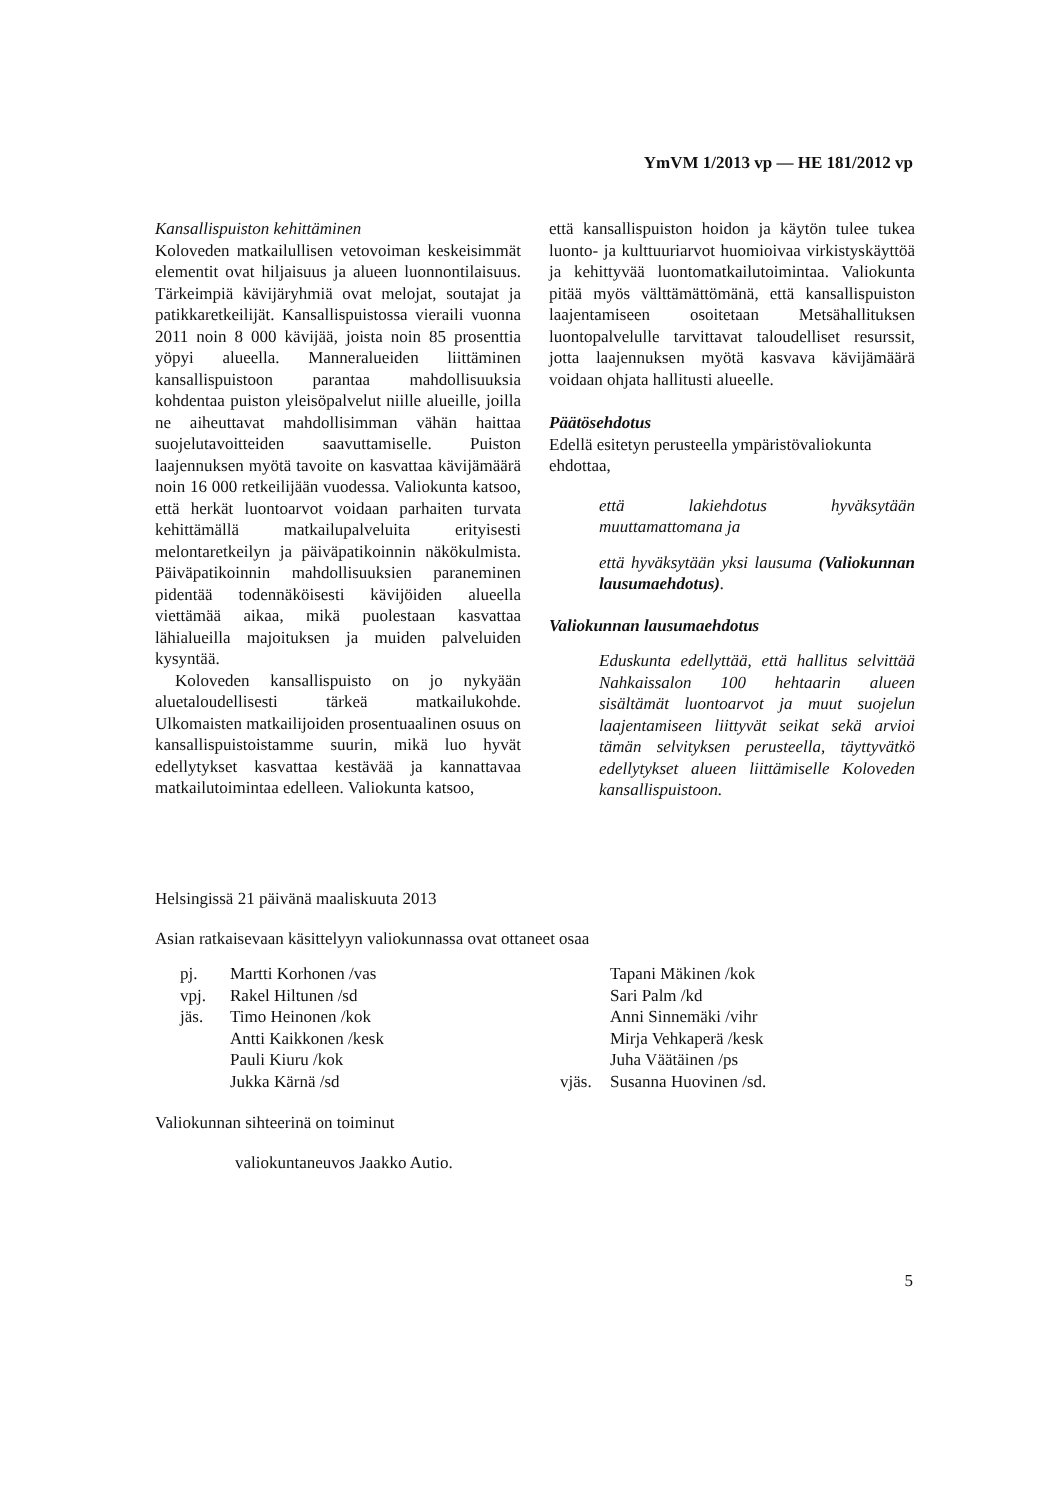YmVM 1/2013 vp — HE 181/2012 vp
Kansallispuiston kehittäminen
Koloveden matkailullisen vetovoiman keskeisimmät elementit ovat hiljaisuus ja alueen luonnontilaisuus. Tärkeimpiä kävijäryhmiä ovat melojat, soutajat ja patikkaretkeilijät. Kansallispuistossa vieraili vuonna 2011 noin 8 000 kävijää, joista noin 85 prosenttia yöpyi alueella. Manneralueiden liittäminen kansallispuistoon parantaa mahdollisuuksia kohdentaa puiston yleisöpalvelut niille alueille, joilla ne aiheuttavat mahdollisimman vähän haittaa suojelutavoitteiden saavuttamiselle. Puiston laajennuksen myötä tavoite on kasvattaa kävijämäärä noin 16 000 retkeilijään vuodessa. Valiokunta katsoo, että herkät luontoarvot voidaan parhaiten turvata kehittämällä matkailupalveluita erityisesti melontaretkeilyn ja päiväpatikoinnin näkökulmista. Päiväpatikoinnin mahdollisuuksien paraneminen pidentää todennäköisesti kävijöiden alueella viettämää aikaa, mikä puolestaan kasvattaa lähialueilla majoituksen ja muiden palveluiden kysyntää.
Koloveden kansallispuisto on jo nykyään aluetaloudellisesti tärkeä matkailukohde. Ulkomaisten matkailijoiden prosentuaalinen osuus on kansallispuistoistamme suurin, mikä luo hyvät edellytykset kasvattaa kestävää ja kannattavaa matkailutoimintaa edelleen. Valiokunta katsoo,
että kansallispuiston hoidon ja käytön tulee tukea luonto- ja kulttuuriarvot huomioivaa virkistyskäyttöä ja kehittyvää luontomatkailutoimintaa. Valiokunta pitää myös välttämättömänä, että kansallispuiston laajentamiseen osoitetaan Metsähallituksen luontopalvelulle tarvittavat taloudelliset resurssit, jotta laajennuksen myötä kasvava kävijämäärä voidaan ohjata hallitusti alueelle.
Päätösehdotus
Edellä esitetyn perusteella ympäristövaliokunta ehdottaa,
että lakiehdotus hyväksytään muuttamattomana ja
että hyväksytään yksi lausuma (Valiokunnan lausumaehdotus).
Valiokunnan lausumaehdotus
Eduskunta edellyttää, että hallitus selvittää Nahkaissalon 100 hehtaarin alueen sisältämät luontoarvot ja muut suojelun laajentamiseen liittyvät seikat sekä arvioi tämän selvityksen perusteella, täyttyvätkö edellytykset alueen liittämiselle Koloveden kansallispuistoon.
Helsingissä 21 päivänä maaliskuuta 2013
Asian ratkaisevaan käsittelyyn valiokunnassa ovat ottaneet osaa
| pj. | Martti Korhonen /vas | | Tapani Mäkinen /kok |
| vpj. | Rakel Hiltunen /sd | | Sari Palm /kd |
| jäs. | Timo Heinonen /kok | | Anni Sinnemäki /vihr |
| | Antti Kaikkonen /kesk | | Mirja Vehkaperä /kesk |
| | Pauli Kiuru /kok | | Juha Väätäinen /ps |
| | Jukka Kärnä /sd | vjäs. | Susanna Huovinen /sd. |
Valiokunnan sihteerinä on toiminut
valiokuntaneuvos Jaakko Autio.
5